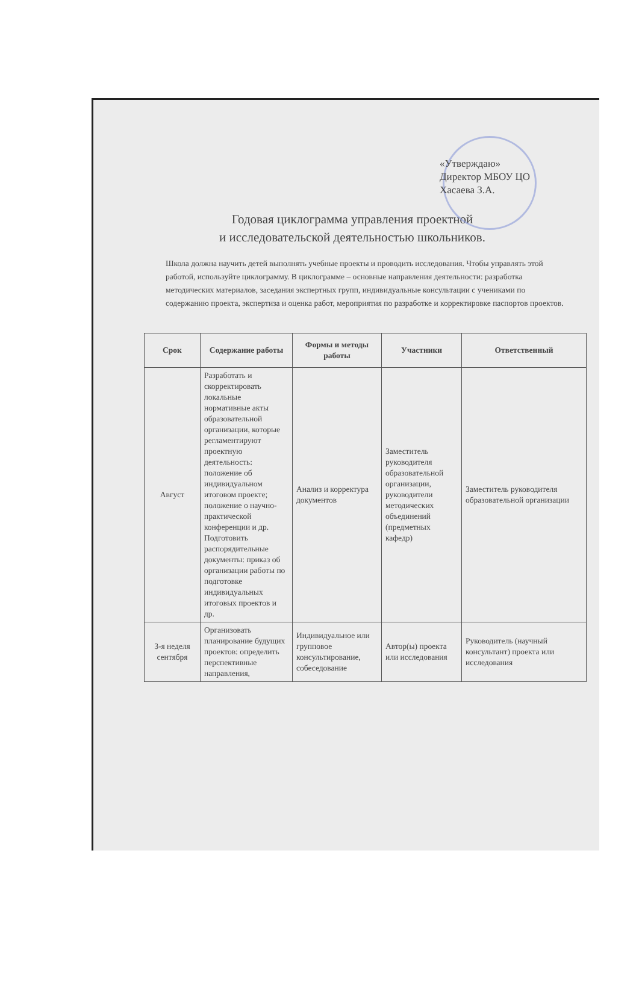«Утверждаю»
Директор МБОУ ЦО
Хасаева З.А.
Годовая циклограмма управления проектной
и исследовательской деятельностью школьников.
Школа должна научить детей выполнять учебные проекты и проводить исследования. Чтобы управлять этой работой, используйте циклограмму. В циклограмме – основные направления деятельности: разработка методических материалов, заседания экспертных групп, индивидуальные консультации с учениками по содержанию проекта, экспертиза и оценка работ, мероприятия по разработке и корректировке паспортов проектов.
| Срок | Содержание работы | Формы и методы работы | Участники | Ответственный |
| --- | --- | --- | --- | --- |
| Август | Разработать и скорректировать локальные нормативные акты образовательной организации, которые регламентируют проектную деятельность: положение об индивидуальном итоговом проекте; положение о научно-практической конференции и др. Подготовить распорядительные документы: приказ об организации работы по подготовке индивидуальных итоговых проектов и др. | Анализ и корректура документов | Заместитель руководителя образовательной организации, руководители методических объединений (предметных кафедр) | Заместитель руководителя образовательной организации |
| 3-я неделя сентября | Организовать планирование будущих проектов: определить перспективные направления, | Индивидуальное или групповое консультирование, собеседование | Автор(ы) проекта или исследования | Руководитель (научный консультант) проекта или исследования |